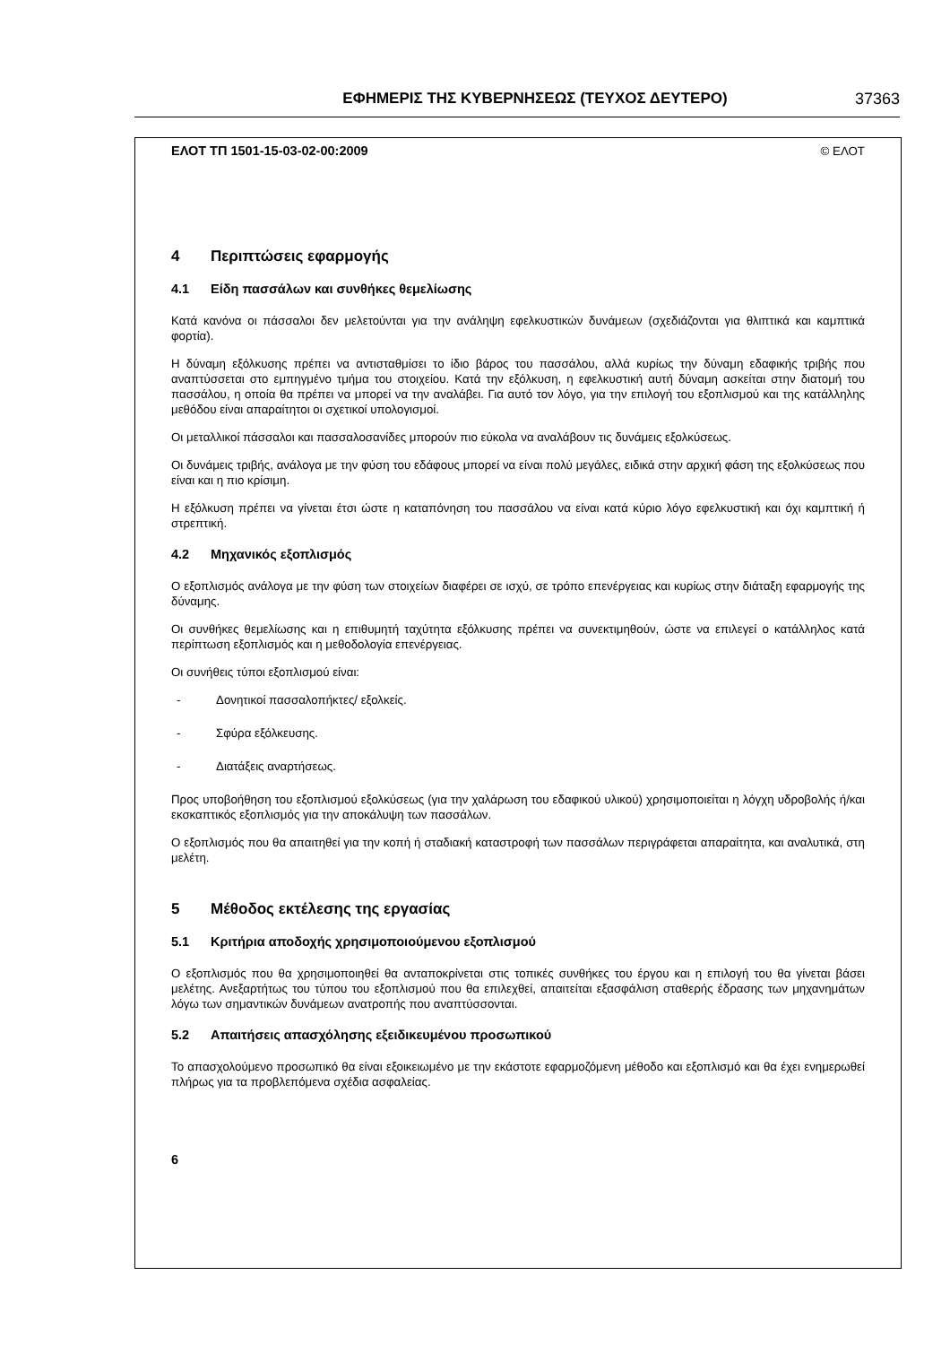ΕΦΗΜΕΡΙΣ ΤΗΣ ΚΥΒΕΡΝΗΣΕΩΣ (ΤΕΥΧΟΣ ΔΕΥΤΕΡΟ)
37363
ΕΛΟΤ ΤΠ 1501-15-03-02-00:2009 © ΕΛΟΤ
4 Περιπτώσεις εφαρμογής
4.1 Είδη πασσάλων και συνθήκες θεμελίωσης
Κατά κανόνα οι πάσσαλοι δεν μελετούνται για την ανάληψη εφελκυστικών δυνάμεων (σχεδιάζονται για θλιπτικά και καμπτικά φορτία).
Η δύναμη εξόλκυσης πρέπει να αντισταθμίσει το ίδιο βάρος του πασσάλου, αλλά κυρίως την δύναμη εδαφικής τριβής που αναπτύσσεται στο εμπηγμένο τμήμα του στοιχείου. Κατά την εξόλκυση, η εφελκυστική αυτή δύναμη ασκείται στην διατομή του πασσάλου, η οποία θα πρέπει να μπορεί να την αναλάβει. Για αυτό τον λόγο, για την επιλογή του εξοπλισμού και της κατάλληλης μεθόδου είναι απαραίτητοι οι σχετικοί υπολογισμοί.
Οι μεταλλικοί πάσσαλοι και πασσαλοσανίδες μπορούν πιο εύκολα να αναλάβουν τις δυνάμεις εξολκύσεως.
Οι δυνάμεις τριβής, ανάλογα με την φύση του εδάφους μπορεί να είναι πολύ μεγάλες, ειδικά στην αρχική φάση της εξολκύσεως που είναι και η πιο κρίσιμη.
Η εξόλκυση πρέπει να γίνεται έτσι ώστε η καταπόνηση του πασσάλου να είναι κατά κύριο λόγο εφελκυστική και όχι καμπτική ή στρεπτική.
4.2 Μηχανικός εξοπλισμός
Ο εξοπλισμός ανάλογα με την φύση των στοιχείων διαφέρει σε ισχύ, σε τρόπο επενέργειας και κυρίως στην διάταξη εφαρμογής της δύναμης.
Οι συνθήκες θεμελίωσης και η επιθυμητή ταχύτητα εξόλκυσης πρέπει να συνεκτιμηθούν, ώστε να επιλεγεί ο κατάλληλος κατά περίπτωση εξοπλισμός και η μεθοδολογία επενέργειας.
Οι συνήθεις τύποι εξοπλισμού είναι:
- Δονητικοί πασσαλοπήκτες/ εξολκείς.
- Σφύρα εξόλκευσης.
- Διατάξεις αναρτήσεως.
Προς υποβοήθηση του εξοπλισμού εξολκύσεως (για την χαλάρωση του εδαφικού υλικού) χρησιμοποιείται η λόγχη υδροβολής ή/και εκσκαπτικός εξοπλισμός για την αποκάλυψη των πασσάλων.
Ο εξοπλισμός που θα απαιτηθεί για την κοπή ή σταδιακή καταστροφή των πασσάλων περιγράφεται απαραίτητα, και αναλυτικά, στη μελέτη.
5 Μέθοδος εκτέλεσης της εργασίας
5.1 Κριτήρια αποδοχής χρησιμοποιούμενου εξοπλισμού
Ο εξοπλισμός που θα χρησιμοποιηθεί θα ανταποκρίνεται στις τοπικές συνθήκες του έργου και η επιλογή του θα γίνεται βάσει μελέτης. Ανεξαρτήτως του τύπου του εξοπλισμού που θα επιλεχθεί, απαιτείται εξασφάλιση σταθερής έδρασης των μηχανημάτων λόγω των σημαντικών δυνάμεων ανατροπής που αναπτύσσονται.
5.2 Απαιτήσεις απασχόλησης εξειδικευμένου προσωπικού
Το απασχολούμενο προσωπικό θα είναι εξοικειωμένο με την εκάστοτε εφαρμοζόμενη μέθοδο και εξοπλισμό και θα έχει ενημερωθεί πλήρως για τα προβλεπόμενα σχέδια ασφαλείας.
6